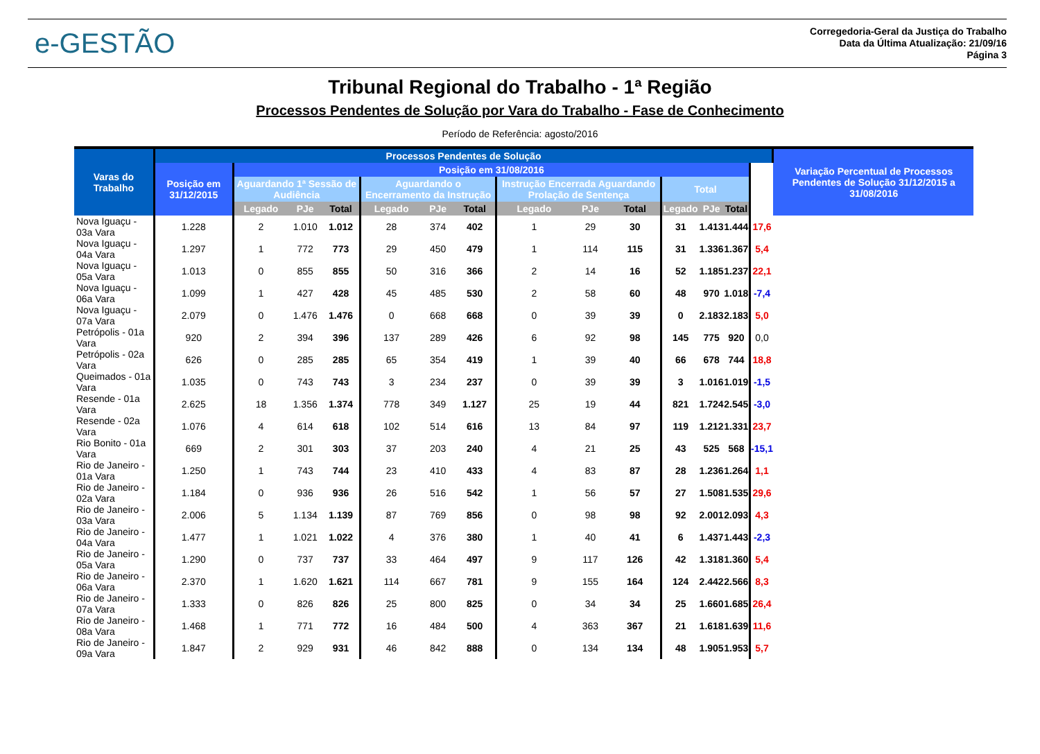e-GESTÃO
Corregedoria-Geral da Justiça do Trabalho
Data da Última Atualização: 21/09/16
Página 3
Tribunal Regional do Trabalho - 1ª Região
Processos Pendentes de Solução por Vara do Trabalho - Fase de Conhecimento
Período de Referência: agosto/2016
| Varas do Trabalho | Processos Pendentes de Solução | | | | | | | | | | | | | | Variação Percentual de Processos Pendentes de Solução 31/12/2015 a 31/08/2016 |
| --- | --- | --- | --- | --- | --- | --- | --- | --- | --- | --- | --- | --- | --- | --- | --- |
| | Posição em 31/12/2015 | Posição em 31/08/2016 | | | | | | | | | | | | | |
| | | Aguardando 1ª Sessão de Audiência | | | Aguardando o Encerramento da Instrução | | | Instrução Encerrada Aguardando Prolação de Sentença | | | Total | | | | |
| | | Legado | PJe | Total | Legado | PJe | Total | Legado | PJe | Total | Legado | PJe | Total | | |
| Nova Iguaçu - 03a Vara | 1.228 | 2 | 1.010 | 1.012 | 28 | 374 | 402 | 1 | 29 | 30 | 31 | 1.413 | 1.444 | 17,6 | |
| Nova Iguaçu - 04a Vara | 1.297 | 1 | 772 | 773 | 29 | 450 | 479 | 1 | 114 | 115 | 31 | 1.336 | 1.367 | 5,4 | |
| Nova Iguaçu - 05a Vara | 1.013 | 0 | 855 | 855 | 50 | 316 | 366 | 2 | 14 | 16 | 52 | 1.185 | 1.237 | 22,1 | |
| Nova Iguaçu - 06a Vara | 1.099 | 1 | 427 | 428 | 45 | 485 | 530 | 2 | 58 | 60 | 48 | 970 | 1.018 | -7,4 | |
| Nova Iguaçu - 07a Vara | 2.079 | 0 | 1.476 | 1.476 | 0 | 668 | 668 | 0 | 39 | 39 | 0 | 2.183 | 2.183 | 5,0 | |
| Petrópolis - 01a Vara | 920 | 2 | 394 | 396 | 137 | 289 | 426 | 6 | 92 | 98 | 145 | 775 | 920 | 0,0 | |
| Petrópolis - 02a Vara | 626 | 0 | 285 | 285 | 65 | 354 | 419 | 1 | 39 | 40 | 66 | 678 | 744 | 18,8 | |
| Queimados - 01a Vara | 1.035 | 0 | 743 | 743 | 3 | 234 | 237 | 0 | 39 | 39 | 3 | 1.016 | 1.019 | -1,5 | |
| Resende - 01a Vara | 2.625 | 18 | 1.356 | 1.374 | 778 | 349 | 1.127 | 25 | 19 | 44 | 821 | 1.724 | 2.545 | -3,0 | |
| Resende - 02a Vara | 1.076 | 4 | 614 | 618 | 102 | 514 | 616 | 13 | 84 | 97 | 119 | 1.212 | 1.331 | 23,7 | |
| Rio Bonito - 01a Vara | 669 | 2 | 301 | 303 | 37 | 203 | 240 | 4 | 21 | 25 | 43 | 525 | 568 | -15,1 | |
| Rio de Janeiro - 01a Vara | 1.250 | 1 | 743 | 744 | 23 | 410 | 433 | 4 | 83 | 87 | 28 | 1.236 | 1.264 | 1,1 | |
| Rio de Janeiro - 02a Vara | 1.184 | 0 | 936 | 936 | 26 | 516 | 542 | 1 | 56 | 57 | 27 | 1.508 | 1.535 | 29,6 | |
| Rio de Janeiro - 03a Vara | 2.006 | 5 | 1.134 | 1.139 | 87 | 769 | 856 | 0 | 98 | 98 | 92 | 2.001 | 2.093 | 4,3 | |
| Rio de Janeiro - 04a Vara | 1.477 | 1 | 1.021 | 1.022 | 4 | 376 | 380 | 1 | 40 | 41 | 6 | 1.437 | 1.443 | -2,3 | |
| Rio de Janeiro - 05a Vara | 1.290 | 0 | 737 | 737 | 33 | 464 | 497 | 9 | 117 | 126 | 42 | 1.318 | 1.360 | 5,4 | |
| Rio de Janeiro - 06a Vara | 2.370 | 1 | 1.620 | 1.621 | 114 | 667 | 781 | 9 | 155 | 164 | 124 | 2.442 | 2.566 | 8,3 | |
| Rio de Janeiro - 07a Vara | 1.333 | 0 | 826 | 826 | 25 | 800 | 825 | 0 | 34 | 34 | 25 | 1.660 | 1.685 | 26,4 | |
| Rio de Janeiro - 08a Vara | 1.468 | 1 | 771 | 772 | 16 | 484 | 500 | 4 | 363 | 367 | 21 | 1.618 | 1.639 | 11,6 | |
| Rio de Janeiro - 09a Vara | 1.847 | 2 | 929 | 931 | 46 | 842 | 888 | 0 | 134 | 134 | 48 | 1.905 | 1.953 | 5,7 | |